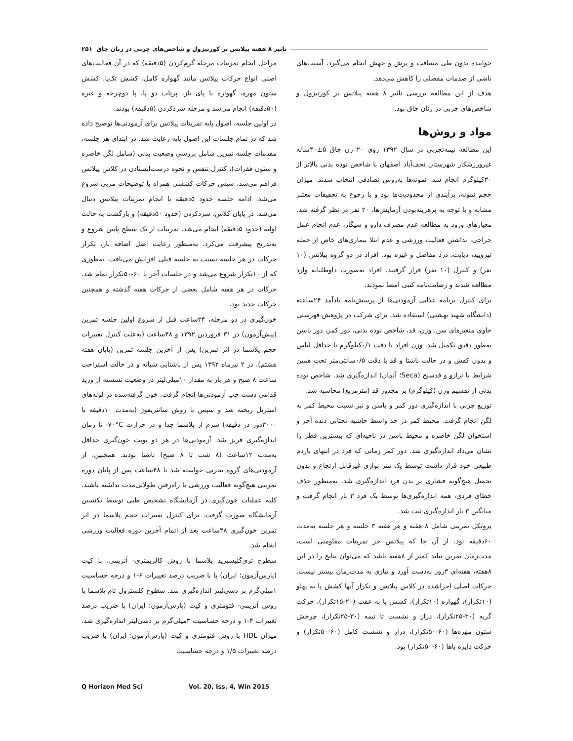تاثیر ۸ هفته پیلاتس بر کورتیزول و شاخص‌های چربی در زنان چاق ۲۵۱
خوابیده بدون طی مسافت و پرش و جهش انجام می‌گیرد، آسیب‌های ناشی از صدمات مفصلی را کاهش می‌دهد.
هدف از این مطالعه بررسی تاثیر ۸ هفته پیلاتس بر کورتیزول و شاخص‌های چربی در زنان چاق بود.
مواد و روش‌ها
این مطالعه نیمه‌تجربی در سال ۱۳۹۲ روی ۲۰ زن چاق ۵±۴۰ساله غیرورزشکار شهرستان نجف‌آباد اصفهان با شاخص توده بدنی بالاتر از ۳۰کیلوگرم انجام شد. نمونه‌ها به‌روش تصادفی انتخاب شدند. میزان حجم نمونه، برآیندی از محدودیت‌ها بود و با رجوع به تحقیقات معتبر مشابه و با توجه به پرهزینه‌بودن آزمایش‌ها، ۲۰ نفر در نظر گرفته شد. معیارهای ورود به مطالعه عدم مصرف دارو و سیگار، عدم انجام عمل جراحی، نداشتن فعالیت ورزشی و عدم ابتلا بیماری‌های خاص از جمله تیرویید، دیابت، درد مفاصل و غیره بود. افراد در دو گروه پیلاتس (۱۰ نفر) و کنترل (۱۰ نفر) قرار گرفتند. افراد به‌صورت داوطلبانه وارد مطالعه شدند و رضایت‌نامه کتبی امضا نمودند.
برای کنترل برنامه غذایی آزمودنی‌ها از پرسش‌نامه یادآمد ۲۴ساعته (دانشگاه شهید بهشتی) استفاده شد. برای شرکت در پژوهش فهرستی حاوی متغیرهای سن، وزن، قد، شاخص توده بدنی، دور کمر، دور باسن به‌طور دقیق تکمیل شد. وزن افراد با دقت ۰/۱کیلوگرم با حداقل لباس و بدون کفش و در حالت ناشتا و قد با دقت ۰/۵سانتی‌متر تحت همین شرایط با ترازو و قدسنج (Seca؛ آلمان) اندازه‌گیری شد. شاخص توده بدنی از تقسیم وزن (کیلوگرم) بر مجذور قد (مترمربع) محاسبه شد.
توزیع چربی با اندازه‌گیری دور کمر و باسن و نیز نسبت محیط کمر به لگن انجام گرفت. محیط کمر در حد واسط حاشیه تحتانی دنده آخر و استخوان لگن خاصره و محیط باسن در ناحیه‌ای که بیشترین قطر را نشان می‌داد اندازه‌گیری شد. دور کمر زمانی که فرد در انتهای بازدم طبیعی خود قرار داشت توسط یک متر نواری غیرقابل ارتجاع و بدون تحمیل هیچ‌گونه فشاری بر بدن فرد اندازه‌گیری شد. به‌منظور حذف خطای فردی، همه اندازه‌گیری‌ها توسط یک فرد ۳ بار انجام گرفت و میانگین ۳ بار اندازه‌گیری ثبت شد.
پروتکل تمرینی شامل ۸ هفته و هر هفته ۳ جلسه و هر جلسه به‌مدت ۶۰دقیقه بود. از آن جا که پیلاتس جز تمرینات مقاومتی است، مدت‌زمان تمرین نباید کمتر از ۸هفته باشد که می‌توان نتایج را در این ۸هفته، هفته‌ای ۳روز به‌دست آورد و نیازی به مدت‌زمان بیشتر نیست. حرکات اصلی اجراشده در کلاس پیلاتس و تکرار آنها کشش پا به پهلو (۱۰تکرار)، گهواره (۱۰تکرار)، کشش پا به عقب (۲۰-۱۵تکرار)، حرکت گربه (۳۰-۲۵تکرار)، دراز و نشست تا نیمه (۳۰-۲۵تکرار)، چرخش ستون مهره‌ها (۶۰-۵۰تکرار)، دراز و نشست کامل (۶۰-۵۰تکرار) و حرکت دایره پاها (۶۰-۵۰تکرار) بود.
مراحل انجام تمرینات مرحله گرم‌کردن (۵دقیقه) که در آن فعالیت‌های اصلی انواع حرکات پیلاتس مانند گهواره کامل، کشش تک‌پا، کشش ستون مهره، گهواره با پای باز، پرتاب دو پا، پا دوچرخه و غیره (۵۰دقیقه) انجام می‌شد و مرحله سردکردن (۵دقیقه) بودند.
در اولین جلسه، اصول پایه تمرینات پیلاتس برای آزمودنی‌ها توضیح داده شد که در تمام جلسات این اصول پایه رعایت شد. در ابتدای هر جلسه، مقدمات جلسه تمرین شامل بررسی وضعیت بدنی (شامل لگن خاصره و ستون فقرات)، کنترل تنفس و نحوه درست‌ایستادن در کلاس پیلاتس فراهم می‌شد، سپس حرکات کششی همراه با توضیحات مربی شروع می‌شد. ادامه جلسه حدود ۵دقیقه با انجام تمرینات پیلاتس دنبال می‌شد. در پایان کلاس، سردکردن (حدود ۵۰دقیقه) و بازگشت به حالت اولیه (حدود ۵دقیقه) انجام می‌شد. تمرینات از یک سطح پایین شروع و به‌تدریج پیشرفت می‌کرد. به‌منظور رعایت اصل اضافه بار، تکرار حرکات در هر جلسه نسبت به جلسه قبلی افزایش می‌یافت. به‌طوری که از ۱۰تکرار شروع می‌شد و در جلسات آخر با ۶۰-۵۰تکرار تمام شد. حرکات در هر هفته شامل بعضی از حرکات هفته گذشته و همچنین حرکات جدید بود.
خون‌گیری در دو مرحله، ۲۴ساعت قبل از شروع اولین جلسه تمرین (پیش‌آزمون) در ۳۱ فروردین ۱۳۹۲ و ۴۸ساعت (به‌علت کنترل تغییرات حجم پلاسما در اثر تمرین) پس از آخرین جلسه تمرین (پایان هفته هشتم)، در ۲ تیرماه ۱۳۹۲ پس از ناشتایی شبانه و در حالت استراحت ساعت ۸ صبح و هر بار به مقدار ۱۰میلی‌لیتر در وضعیت نشسته از ورید قدامی دست چپ آزمودنی‌ها انجام گرفت. خون گرفته‌شده در لوله‌های استریل ریخته شد و سپس با روش سانتریفوژ (به‌مدت ۱۰دقیقه با ۳۰۰۰دور در دقیقه) سرم از پلاسما جدا و در حرارت ‎-۷۰°C تا زمان اندازه‌گیری فریز شد. آزمودنی‌ها در هر دو نوبت خون‌گیری حداقل به‌مدت ۱۲ساعت (۸ شب تا ۸ صبح) ناشتا بودند. همچنین، از آزمودنی‌های گروه تجربی خواسته شد تا ۴۸ساعت پس از پایان دوره تمرینی هیچ‌گونه فعالیت ورزشی یا راه‌رفتن طولانی‌مدت نداشته باشند. کلیه عملیات خون‌گیری در آزمایشگاه تشخیص طبی توسط تکنسین آزمایشگاه صورت گرفت. برای کنترل تغییرات حجم پلاسما در اثر تمرین خون‌گیری ۴۸ساعت بعد از اتمام آخرین دوره فعالیت ورزشی انجام شد.
سطوح تری‌گلیسیرید پلاسما با روش کالریمتری- آنزیمی، با کیت (پارس‌آزمون؛ ایران) با با ضریب درصد تغییرات ۶-۱ و درجه حساسیت ۱میلی‌گرم بر دسی‌لیتر اندازه‌گیری شد. سطوح کلسترول تام پلاسما با روش آنزیمی- فتومتری و کیت (پارس‌آزمون؛ ایران) با ضریب درصد تغییرات ۴-۱ و درجه حساسیت ۳میلی‌گرم بر دسی‌لیتر اندازه‌گیری شد. میزان HDL با روش فتومتری و کیت (پارس‌آزمون؛ ایران) با ضریب درصد تغییرات ۱/۵ و درجه حساسیت
Q Horizon Med Sci Vol. 20, Iss. 4, Win 2015